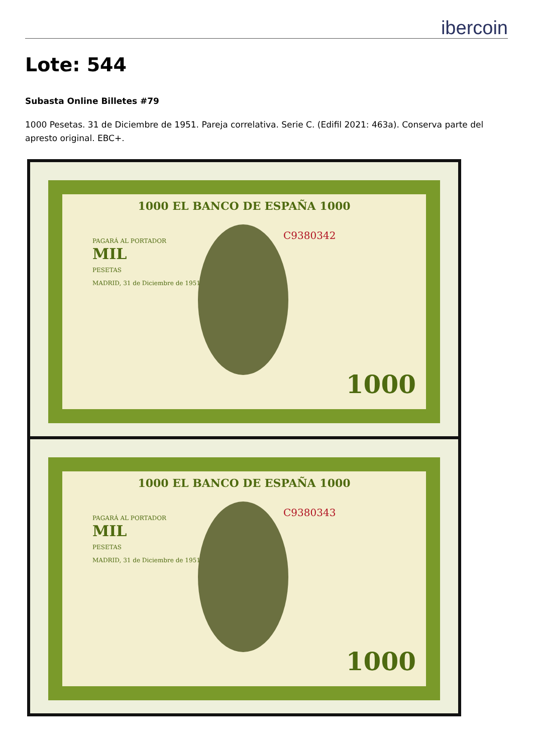ibercoin
Lote: 544
Subasta Online Billetes #79
1000 Pesetas. 31 de Diciembre de 1951. Pareja correlativa. Serie C. (Edifil 2021: 463a). Conserva parte del apresto original. EBC+.
1000 EL BANCO DE ESPAÑA 1000
C9380342
PAGARÁ AL PORTADOR
MIL
PESETAS
MADRID, 31 de Diciembre de 1951
1000
1000 EL BANCO DE ESPAÑA 1000
C9380343
PAGARÁ AL PORTADOR
MIL
PESETAS
MADRID, 31 de Diciembre de 1951
1000